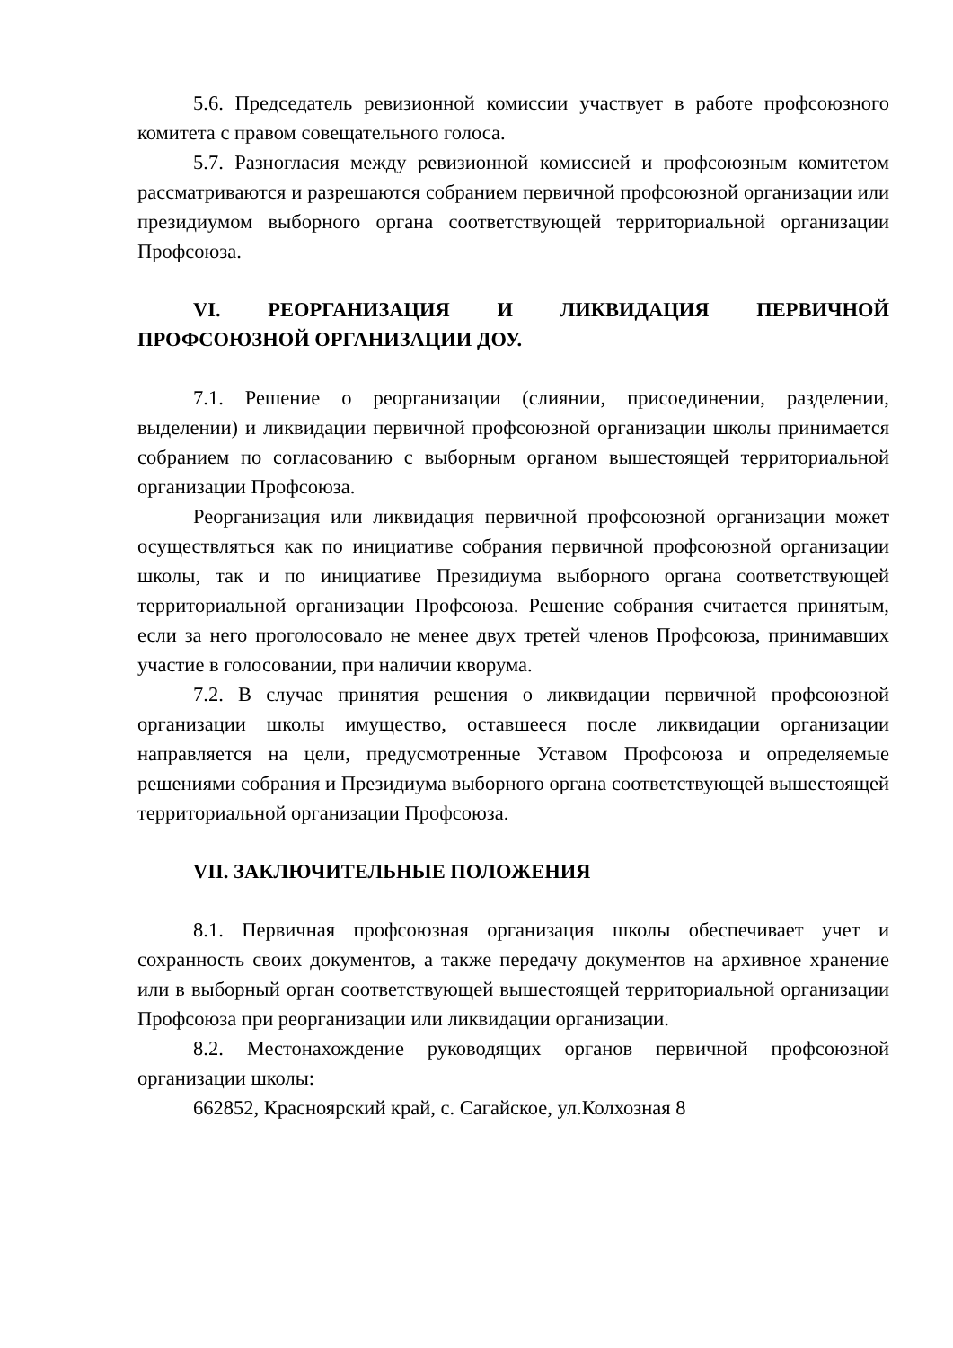5.6. Председатель ревизионной комиссии участвует в работе профсоюзного комитета с правом совещательного голоса.
5.7. Разногласия между ревизионной комиссией и профсоюзным комитетом рассматриваются и разрешаются собранием первичной профсоюзной организации или президиумом выборного органа соответствующей территориальной организации Профсоюза.
VI. РЕОРГАНИЗАЦИЯ И ЛИКВИДАЦИЯ ПЕРВИЧНОЙ ПРОФСОЮЗНОЙ ОРГАНИЗАЦИИ ДОУ.
7.1. Решение о реорганизации (слиянии, присоединении, разделении, выделении) и ликвидации первичной профсоюзной организации школы принимается собранием по согласованию с выборным органом вышестоящей территориальной организации Профсоюза.
Реорганизация или ликвидация первичной профсоюзной организации может осуществляться как по инициативе собрания первичной профсоюзной организации школы, так и по инициативе Президиума выборного органа соответствующей территориальной организации Профсоюза. Решение собрания считается принятым, если за него проголосовало не менее двух третей членов Профсоюза, принимавших участие в голосовании, при наличии кворума.
7.2. В случае принятия решения о ликвидации первичной профсоюзной организации школы имущество, оставшееся после ликвидации организации направляется на цели, предусмотренные Уставом Профсоюза и определяемые решениями собрания и Президиума выборного органа соответствующей вышестоящей территориальной организации Профсоюза.
VII. ЗАКЛЮЧИТЕЛЬНЫЕ ПОЛОЖЕНИЯ
8.1. Первичная профсоюзная организация школы обеспечивает учет и сохранность своих документов, а также передачу документов на архивное хранение или в выборный орган соответствующей вышестоящей территориальной организации Профсоюза при реорганизации или ликвидации организации.
8.2. Местонахождение руководящих органов первичной профсоюзной организации школы:
662852, Красноярский край, с. Сагайское, ул.Колхозная 8